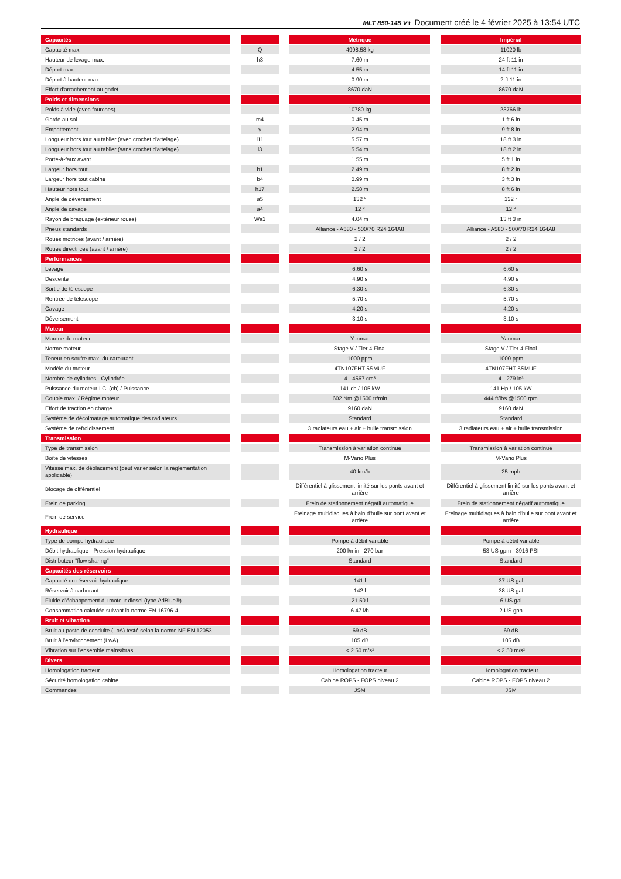MLT 850-145 V+ Document créé le 4 février 2025 à 13:54 UTC
| Capacités | | | | Métrique | | Impérial |
| Capacité max. | | Q | | 4998.58 kg | | 11020 lb |
| Hauteur de levage max. | | h3 | | 7.60 m | | 24 ft 11 in |
| Déport max. | | | | 4.55 m | | 14 ft 11 in |
| Déport à hauteur max. | | | | 0.90 m | | 2 ft 11 in |
| Effort d'arrachement au godet | | | | 8670 daN | | 8670 daN |
| Poids et dimensions | | | | | | |
| Poids à vide (avec fourches) | | | | 10780 kg | | 23766 lb |
| Garde au sol | | m4 | | 0.45 m | | 1 ft 6 in |
| Empattement | | y | | 2.94 m | | 9 ft 8 in |
| Longueur hors tout au tablier (avec crochet d'attelage) | | l11 | | 5.57 m | | 18 ft 3 in |
| Longueur hors tout au tablier (sans crochet d'attelage) | | l3 | | 5.54 m | | 18 ft 2 in |
| Porte-à-faux avant | | | | 1.55 m | | 5 ft 1 in |
| Largeur hors tout | | b1 | | 2.49 m | | 8 ft 2 in |
| Largeur hors tout cabine | | b4 | | 0.99 m | | 3 ft 3 in |
| Hauteur hors tout | | h17 | | 2.58 m | | 8 ft 6 in |
| Angle de déversement | | a5 | | 132 ° | | 132 ° |
| Angle de cavage | | a4 | | 12 ° | | 12 ° |
| Rayon de braquage (extérieur roues) | | Wa1 | | 4.04 m | | 13 ft 3 in |
| Pneus standards | | | | Alliance - A580 - 500/70 R24 164A8 | | Alliance - A580 - 500/70 R24 164A8 |
| Roues motrices (avant / arrière) | | | | 2 / 2 | | 2 / 2 |
| Roues directrices (avant / arrière) | | | | 2 / 2 | | 2 / 2 |
| Performances | | | | | | |
| Levage | | | | 6.60 s | | 6.60 s |
| Descente | | | | 4.90 s | | 4.90 s |
| Sortie de télescope | | | | 6.30 s | | 6.30 s |
| Rentrée de télescope | | | | 5.70 s | | 5.70 s |
| Cavage | | | | 4.20 s | | 4.20 s |
| Déversement | | | | 3.10 s | | 3.10 s |
| Moteur | | | | | | |
| Marque du moteur | | | | Yanmar | | Yanmar |
| Norme moteur | | | | Stage V / Tier 4 Final | | Stage V / Tier 4 Final |
| Teneur en soufre max. du carburant | | | | 1000 ppm | | 1000 ppm |
| Modèle du moteur | | | | 4TN107FHT-5SMUF | | 4TN107FHT-5SMUF |
| Nombre de cylindres - Cylindrée | | | | 4 - 4567 cm³ | | 4 - 279 in³ |
| Puissance du moteur I.C. (ch) / Puissance | | | | 141 ch / 105 kW | | 141 Hp / 105 kW |
| Couple max. / Régime moteur | | | | 602 Nm @1500 tr/min | | 444 ft/lbs @1500 rpm |
| Effort de traction en charge | | | | 9160 daN | | 9160 daN |
| Système de décolmatage automatique des radiateurs | | | | Standard | | Standard |
| Système de refroidissement | | | | 3 radiateurs eau + air + huile transmission | | 3 radiateurs eau + air + huile transmission |
| Transmission | | | | | | |
| Type de transmission | | | | Transmission à variation continue | | Transmission à variation continue |
| Boîte de vitesses | | | | M-Vario Plus | | M-Vario Plus |
| Vitesse max. de déplacement (peut varier selon la réglementation applicable) | | | | 40 km/h | | 25 mph |
| Blocage de différentiel | | | | Différentiel à glissement limité sur les ponts avant et arrière | | Différentiel à glissement limité sur les ponts avant et arrière |
| Frein de parking | | | | Frein de stationnement négatif automatique | | Frein de stationnement négatif automatique |
| Frein de service | | | | Freinage multidisques à bain d'huile sur pont avant et arrière | | Freinage multidisques à bain d'huile sur pont avant et arrière |
| Hydraulique | | | | | | |
| Type de pompe hydraulique | | | | Pompe à débit variable | | Pompe à débit variable |
| Débit hydraulique - Pression hydraulique | | | | 200 l/min - 270 bar | | 53 US gpm - 3916 PSI |
| Distributeur "flow sharing" | | | | Standard | | Standard |
| Capacités des réservoirs | | | | | | |
| Capacité du réservoir hydraulique | | | | 141 l | | 37 US gal |
| Réservoir à carburant | | | | 142 l | | 38 US gal |
| Fluide d’échappement du moteur diesel (type AdBlue®) | | | | 21.50 l | | 6 US gal |
| Consommation calculée suivant la norme EN 16796-4 | | | | 6.47 l/h | | 2 US gph |
| Bruit et vibration | | | | | | |
| Bruit au poste de conduite (LpA) testé selon la norme NF EN 12053 | | | | 69 dB | | 69 dB |
| Bruit à l’environnement (LwA) | | | | 105 dB | | 105 dB |
| Vibration sur l’ensemble mains/bras | | | | < 2.50 m/s² | | < 2.50 m/s² |
| Divers | | | | | | |
| Homologation tracteur | | | | Homologation tracteur | | Homologation tracteur |
| Sécurité homologation cabine | | | | Cabine ROPS - FOPS niveau 2 | | Cabine ROPS - FOPS niveau 2 |
| Commandes | | | | JSM | | JSM |